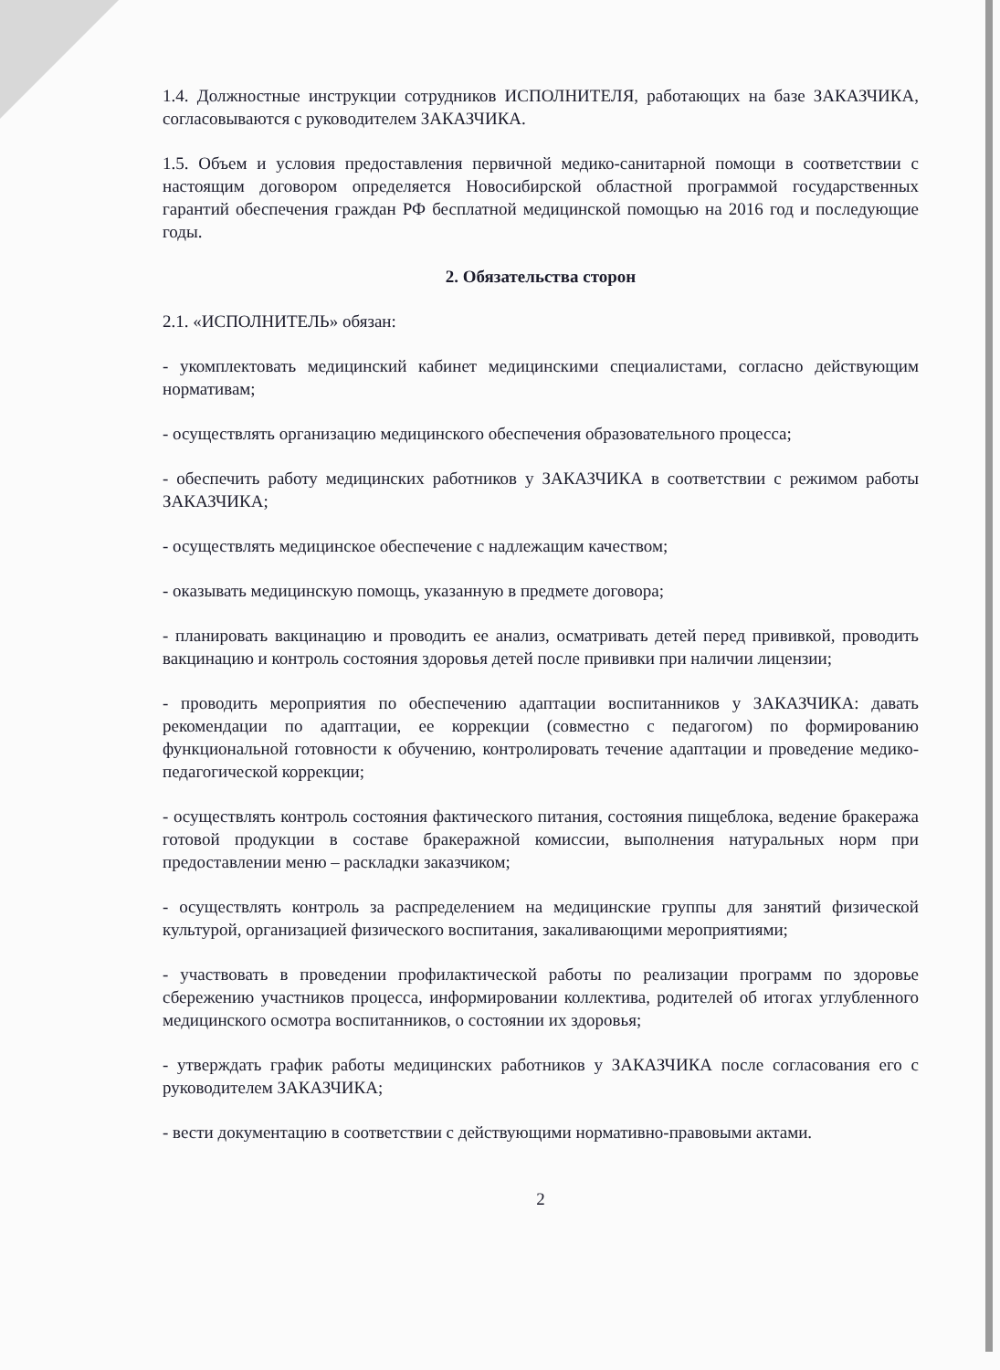1.4. Должностные инструкции сотрудников ИСПОЛНИТЕЛЯ, работающих на базе ЗАКАЗЧИКА, согласовываются с руководителем ЗАКАЗЧИКА.
1.5. Объем и условия предоставления первичной медико-санитарной помощи в соответствии с настоящим договором определяется Новосибирской областной программой государственных гарантий обеспечения граждан РФ бесплатной медицинской помощью на 2016 год и последующие годы.
2. Обязательства сторон
2.1. «ИСПОЛНИТЕЛЬ» обязан:
- укомплектовать медицинский кабинет медицинскими специалистами, согласно действующим нормативам;
- осуществлять организацию медицинского обеспечения образовательного процесса;
- обеспечить работу медицинских работников у ЗАКАЗЧИКА в соответствии с режимом работы ЗАКАЗЧИКА;
- осуществлять медицинское обеспечение с надлежащим качеством;
- оказывать медицинскую помощь, указанную в предмете договора;
- планировать вакцинацию и проводить ее анализ, осматривать детей перед прививкой, проводить вакцинацию и контроль состояния здоровья детей после прививки при наличии лицензии;
- проводить мероприятия по обеспечению адаптации воспитанников у ЗАКАЗЧИКА: давать рекомендации по адаптации, ее коррекции (совместно с педагогом) по формированию функциональной готовности к обучению, контролировать течение адаптации и проведение медико-педагогической коррекции;
- осуществлять контроль состояния фактического питания, состояния пищеблока, ведение бракеража готовой продукции в составе бракеражной комиссии, выполнения натуральных норм при предоставлении меню – раскладки заказчиком;
- осуществлять контроль за распределением на медицинские группы для занятий физической культурой, организацией физического воспитания, закаливающими мероприятиями;
- участвовать в проведении профилактической работы по реализации программ по здоровье сбережению участников процесса, информировании коллектива, родителей об итогах углубленного медицинского осмотра воспитанников, о состоянии их здоровья;
- утверждать график работы медицинских работников у ЗАКАЗЧИКА после согласования его с руководителем ЗАКАЗЧИКА;
- вести документацию в соответствии с действующими нормативно-правовыми актами.
2